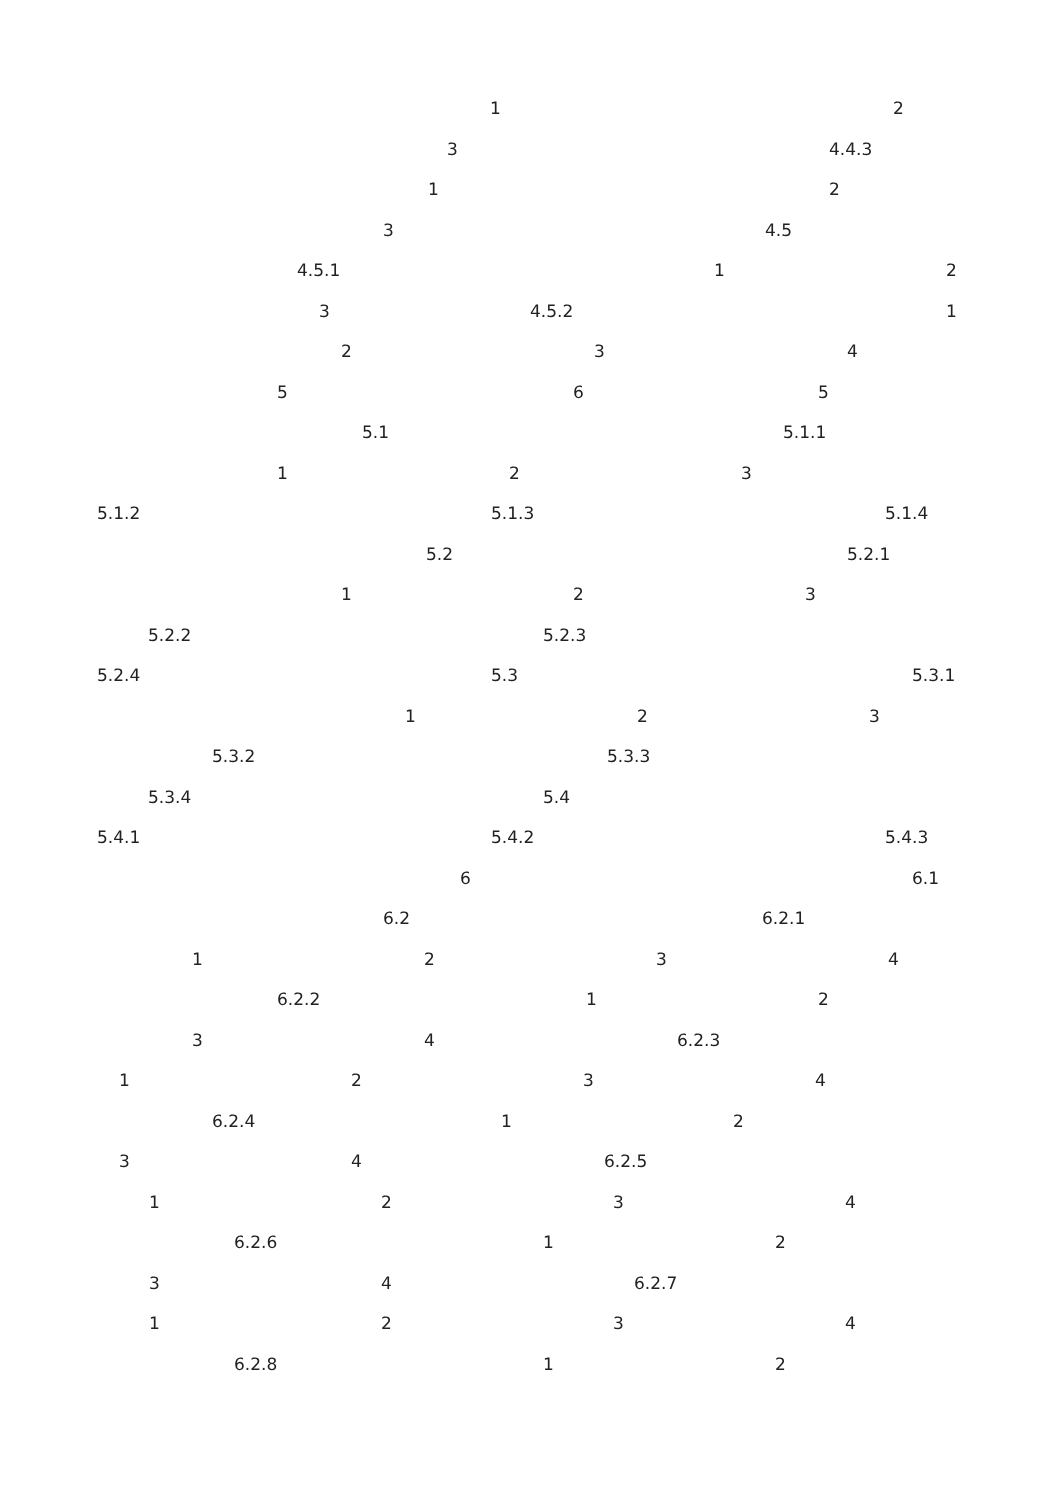1 2
3 4.4.3
1 2
3 4.5
4.5.1 1 2
3 4.5.2 1
2 3 4
5 6 5
5.1 5.1.1
1 2 3
5.1.2 5.1.3 5.1.4
5.2 5.2.1
1 2 3
5.2.2 5.2.3
5.2.4 5.3 5.3.1
1 2 3
5.3.2 5.3.3
5.3.4 5.4
5.4.1 5.4.2 5.4.3
6 6.1
6.2 6.2.1
1 2 3 4
6.2.2 1 2
3 4 6.2.3
1 2 3 4
6.2.4 1 2
3 4 6.2.5
1 2 3 4
6.2.6 1 2
3 4 6.2.7
1 2 3 4
6.2.8 1 2